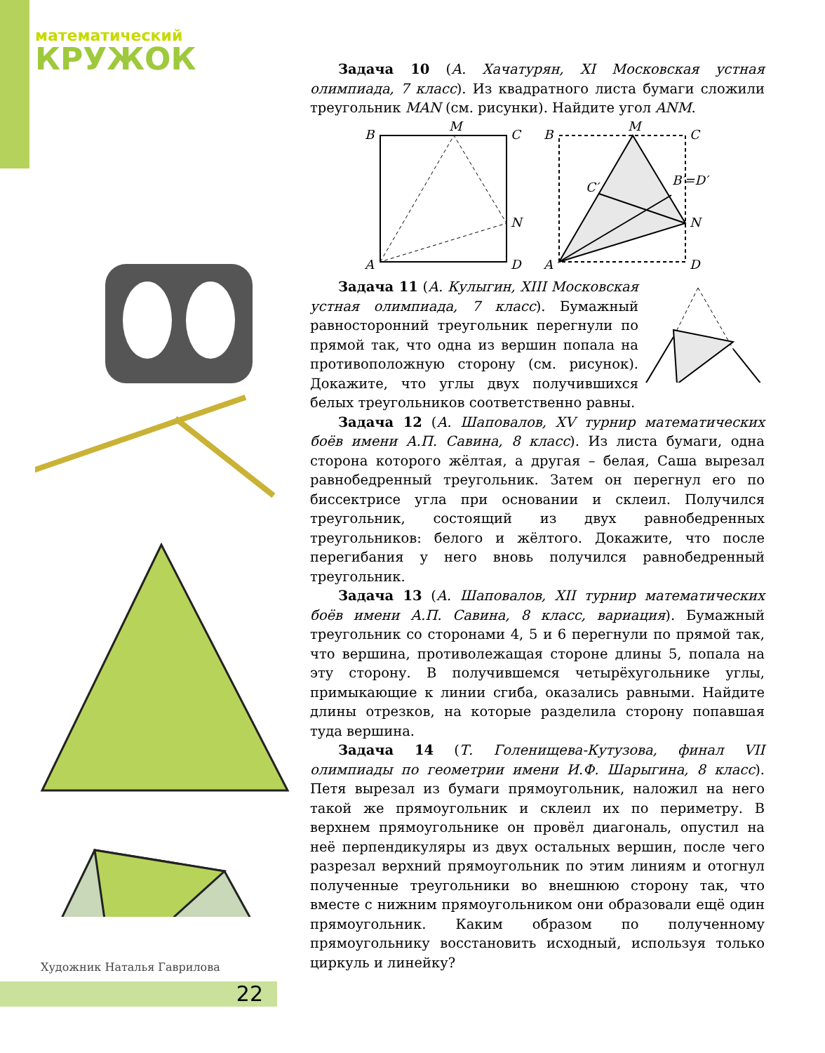математический
КРУЖОК
Задача 10 (А. Хачатурян, XI Московская устная олимпиада, 7 класс). Из квадратного листа бумаги сложили треугольник MAN (см. рисунки). Найдите угол ANM.
B
M
C
N
A
D
B
M
C
C′
B′=D′
N
A
D
Задача 11 (А. Кулыгин, XIII Московская устная олимпиада, 7 класс). Бумажный равносторонний треугольник перегнули по прямой так, что одна из вершин попала на противоположную сторону (см. рисунок). Докажите, что углы двух получившихся белых треугольников соответственно равны.
Задача 12 (А. Шаповалов, XV турнир математических боёв имени А.П. Савина, 8 класс). Из листа бумаги, одна сторона которого жёлтая, а другая – белая, Саша вырезал равнобедренный треугольник. Затем он перегнул его по биссектрисе угла при основании и склеил. Получился треугольник, состоящий из двух равнобедренных треугольников: белого и жёлтого. Докажите, что после перегибания у него вновь получился равнобедренный треугольник.
Задача 13 (А. Шаповалов, XII турнир математических боёв имени А.П. Савина, 8 класс, вариация). Бумажный треугольник со сторонами 4, 5 и 6 перегнули по прямой так, что вершина, противолежащая стороне длины 5, попала на эту сторону. В получившемся четырёхугольнике углы, примыкающие к линии сгиба, оказались равными. Найдите длины отрезков, на которые разделила сторону попавшая туда вершина.
Задача 14 (Т. Голенищева-Кутузова, финал VII олимпиады по геометрии имени И.Ф. Шарыгина, 8 класс). Петя вырезал из бумаги прямоугольник, наложил на него такой же прямоугольник и склеил их по периметру. В верхнем прямоугольнике он провёл диагональ, опустил на неё перпендикуляры из двух остальных вершин, после чего разрезал верхний прямоугольник по этим линиям и отогнул полученные треугольники во внешнюю сторону так, что вместе с нижним прямоугольником они образовали ещё один прямоугольник. Каким образом по полученному прямоугольнику восстановить исходный, используя только циркуль и линейку?
Художник Наталья Гаврилова
22